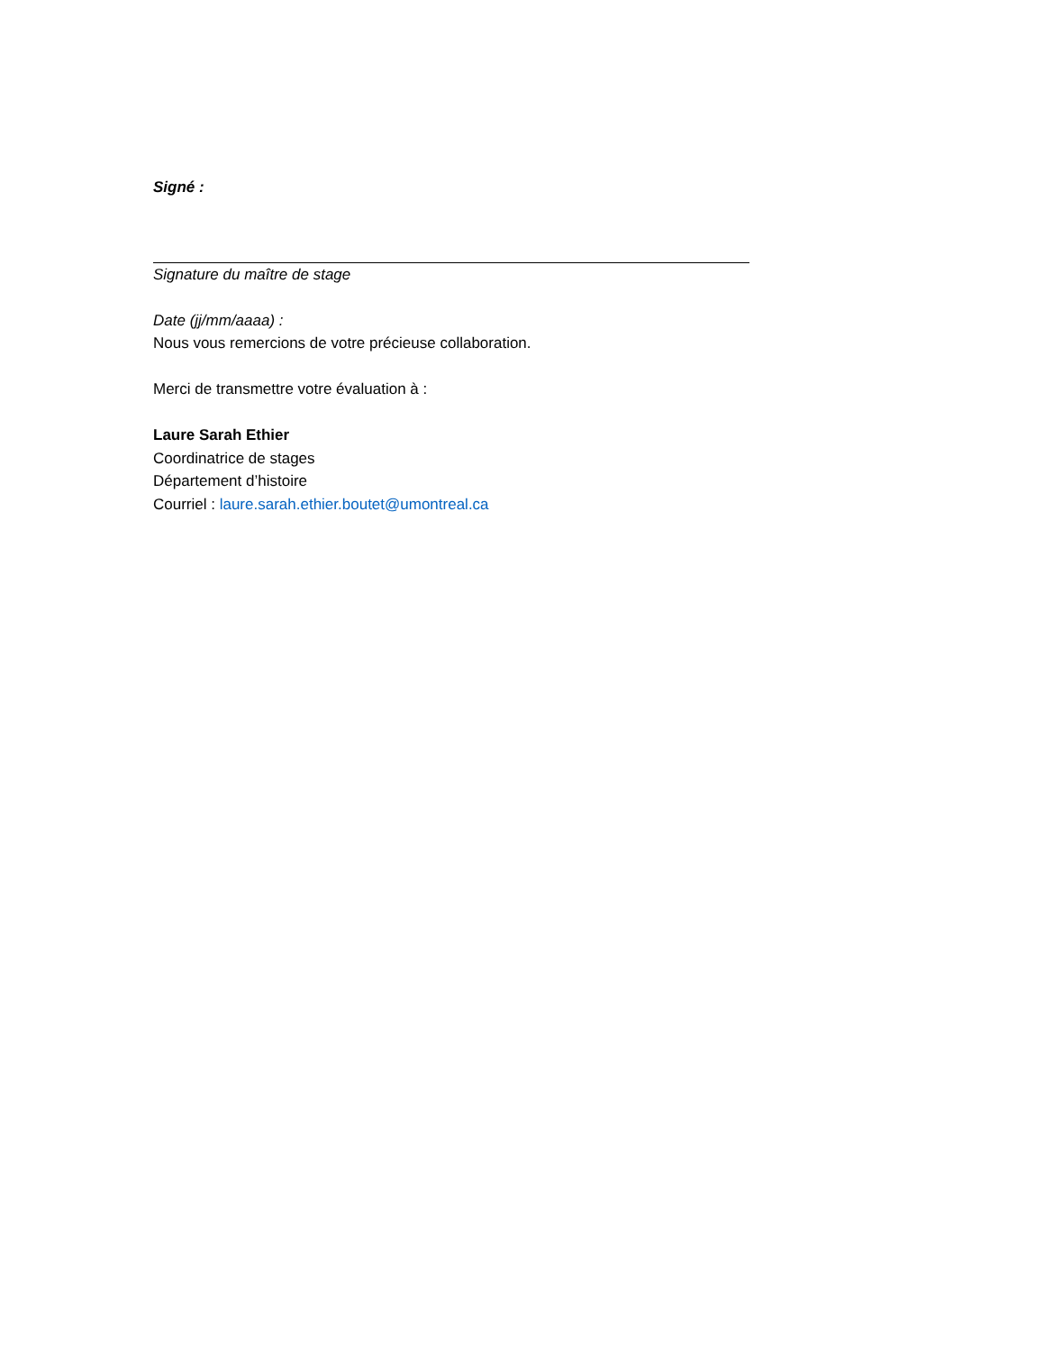Signé :
Signature du maître de stage
Date (jj/mm/aaaa) :
Nous vous remercions de votre précieuse collaboration.
Merci de transmettre votre évaluation à :
Laure Sarah Ethier
Coordinatrice de stages
Département d’histoire
Courriel : laure.sarah.ethier.boutet@umontreal.ca